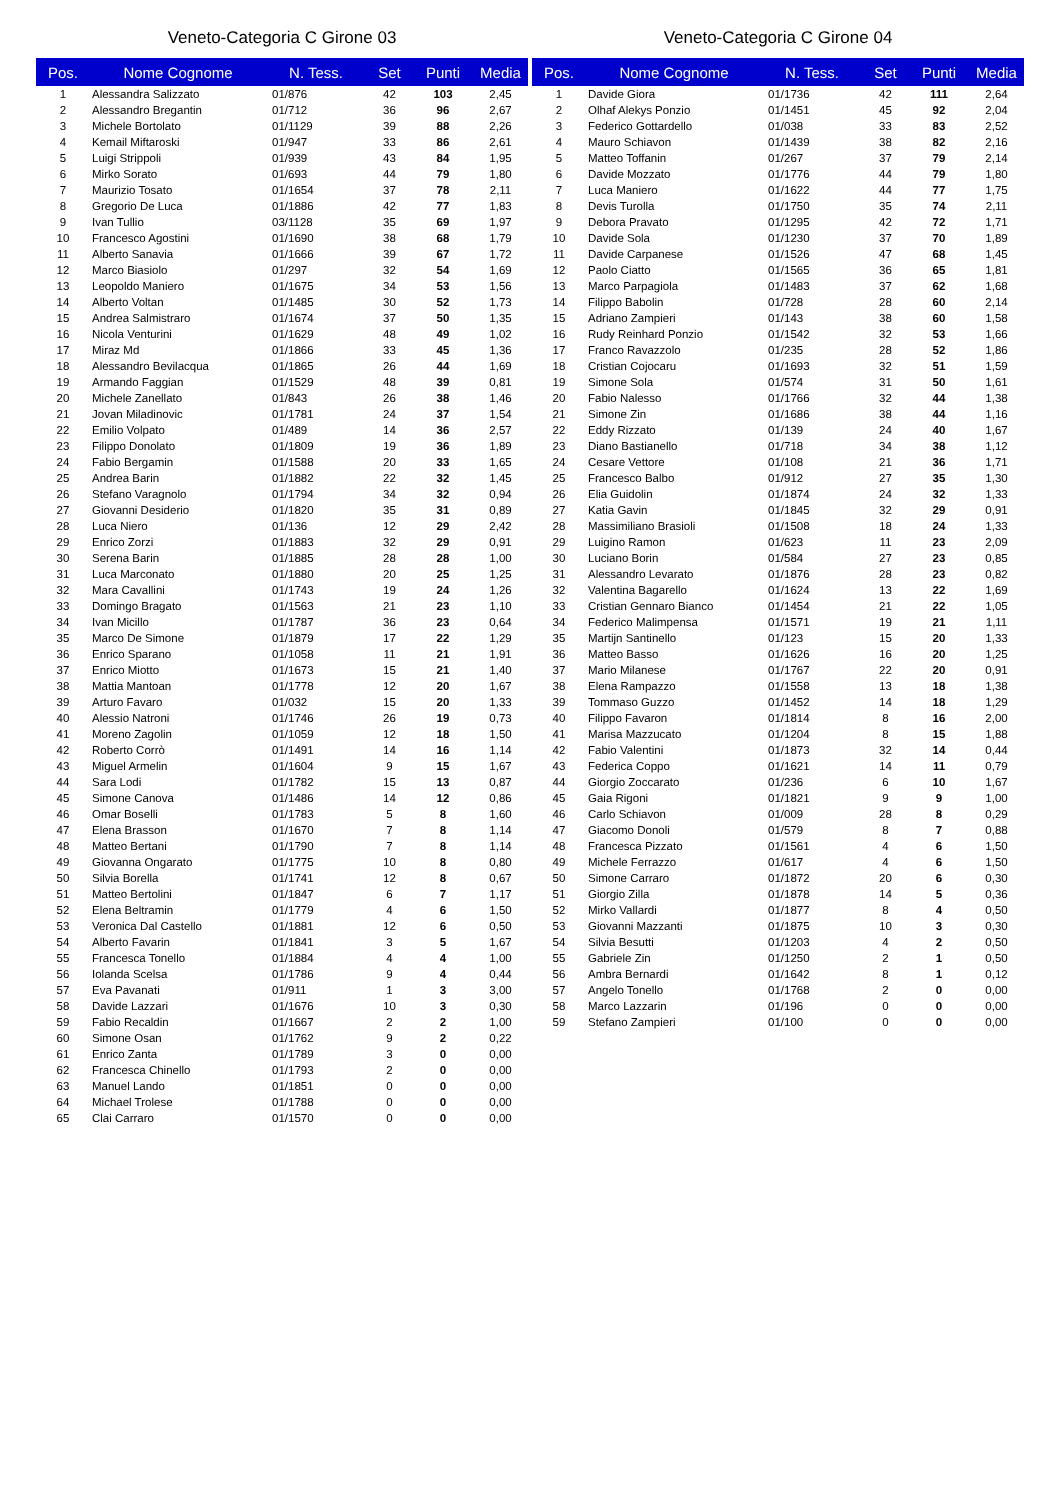Veneto-Categoria C Girone 03
| Pos. | Nome Cognome | N. Tess. | Set | Punti | Media |
| --- | --- | --- | --- | --- | --- |
| 1 | Alessandra Salizzato | 01/876 | 42 | 103 | 2,45 |
| 2 | Alessandro Bregantin | 01/712 | 36 | 96 | 2,67 |
| 3 | Michele Bortolato | 01/1129 | 39 | 88 | 2,26 |
| 4 | Kemail Miftaroski | 01/947 | 33 | 86 | 2,61 |
| 5 | Luigi Strippoli | 01/939 | 43 | 84 | 1,95 |
| 6 | Mirko Sorato | 01/693 | 44 | 79 | 1,80 |
| 7 | Maurizio Tosato | 01/1654 | 37 | 78 | 2,11 |
| 8 | Gregorio De Luca | 01/1886 | 42 | 77 | 1,83 |
| 9 | Ivan Tullio | 03/1128 | 35 | 69 | 1,97 |
| 10 | Francesco Agostini | 01/1690 | 38 | 68 | 1,79 |
| 11 | Alberto Sanavia | 01/1666 | 39 | 67 | 1,72 |
| 12 | Marco Biasiolo | 01/297 | 32 | 54 | 1,69 |
| 13 | Leopoldo Maniero | 01/1675 | 34 | 53 | 1,56 |
| 14 | Alberto Voltan | 01/1485 | 30 | 52 | 1,73 |
| 15 | Andrea Salmistraro | 01/1674 | 37 | 50 | 1,35 |
| 16 | Nicola Venturini | 01/1629 | 48 | 49 | 1,02 |
| 17 | Miraz Md | 01/1866 | 33 | 45 | 1,36 |
| 18 | Alessandro Bevilacqua | 01/1865 | 26 | 44 | 1,69 |
| 19 | Armando Faggian | 01/1529 | 48 | 39 | 0,81 |
| 20 | Michele Zanellato | 01/843 | 26 | 38 | 1,46 |
| 21 | Jovan Miladinovic | 01/1781 | 24 | 37 | 1,54 |
| 22 | Emilio Volpato | 01/489 | 14 | 36 | 2,57 |
| 23 | Filippo Donolato | 01/1809 | 19 | 36 | 1,89 |
| 24 | Fabio Bergamin | 01/1588 | 20 | 33 | 1,65 |
| 25 | Andrea Barin | 01/1882 | 22 | 32 | 1,45 |
| 26 | Stefano Varagnolo | 01/1794 | 34 | 32 | 0,94 |
| 27 | Giovanni Desiderio | 01/1820 | 35 | 31 | 0,89 |
| 28 | Luca Niero | 01/136 | 12 | 29 | 2,42 |
| 29 | Enrico Zorzi | 01/1883 | 32 | 29 | 0,91 |
| 30 | Serena Barin | 01/1885 | 28 | 28 | 1,00 |
| 31 | Luca Marconato | 01/1880 | 20 | 25 | 1,25 |
| 32 | Mara Cavallini | 01/1743 | 19 | 24 | 1,26 |
| 33 | Domingo Bragato | 01/1563 | 21 | 23 | 1,10 |
| 34 | Ivan Micillo | 01/1787 | 36 | 23 | 0,64 |
| 35 | Marco De Simone | 01/1879 | 17 | 22 | 1,29 |
| 36 | Enrico Sparano | 01/1058 | 11 | 21 | 1,91 |
| 37 | Enrico Miotto | 01/1673 | 15 | 21 | 1,40 |
| 38 | Mattia Mantoan | 01/1778 | 12 | 20 | 1,67 |
| 39 | Arturo Favaro | 01/032 | 15 | 20 | 1,33 |
| 40 | Alessio Natroni | 01/1746 | 26 | 19 | 0,73 |
| 41 | Moreno Zagolin | 01/1059 | 12 | 18 | 1,50 |
| 42 | Roberto Corrò | 01/1491 | 14 | 16 | 1,14 |
| 43 | Miguel Armelin | 01/1604 | 9 | 15 | 1,67 |
| 44 | Sara Lodi | 01/1782 | 15 | 13 | 0,87 |
| 45 | Simone Canova | 01/1486 | 14 | 12 | 0,86 |
| 46 | Omar Boselli | 01/1783 | 5 | 8 | 1,60 |
| 47 | Elena Brasson | 01/1670 | 7 | 8 | 1,14 |
| 48 | Matteo Bertani | 01/1790 | 7 | 8 | 1,14 |
| 49 | Giovanna Ongarato | 01/1775 | 10 | 8 | 0,80 |
| 50 | Silvia Borella | 01/1741 | 12 | 8 | 0,67 |
| 51 | Matteo Bertolini | 01/1847 | 6 | 7 | 1,17 |
| 52 | Elena Beltramin | 01/1779 | 4 | 6 | 1,50 |
| 53 | Veronica Dal Castello | 01/1881 | 12 | 6 | 0,50 |
| 54 | Alberto Favarin | 01/1841 | 3 | 5 | 1,67 |
| 55 | Francesca Tonello | 01/1884 | 4 | 4 | 1,00 |
| 56 | Iolanda Scelsa | 01/1786 | 9 | 4 | 0,44 |
| 57 | Eva Pavanati | 01/911 | 1 | 3 | 3,00 |
| 58 | Davide Lazzari | 01/1676 | 10 | 3 | 0,30 |
| 59 | Fabio Recaldin | 01/1667 | 2 | 2 | 1,00 |
| 60 | Simone Osan | 01/1762 | 9 | 2 | 0,22 |
| 61 | Enrico Zanta | 01/1789 | 3 | 0 | 0,00 |
| 62 | Francesca Chinello | 01/1793 | 2 | 0 | 0,00 |
| 63 | Manuel Lando | 01/1851 | 0 | 0 | 0,00 |
| 64 | Michael Trolese | 01/1788 | 0 | 0 | 0,00 |
| 65 | Clai Carraro | 01/1570 | 0 | 0 | 0,00 |
Veneto-Categoria C Girone 04
| Pos. | Nome Cognome | N. Tess. | Set | Punti | Media |
| --- | --- | --- | --- | --- | --- |
| 1 | Davide Giora | 01/1736 | 42 | 111 | 2,64 |
| 2 | Olhaf Alekys Ponzio | 01/1451 | 45 | 92 | 2,04 |
| 3 | Federico Gottardello | 01/038 | 33 | 83 | 2,52 |
| 4 | Mauro Schiavon | 01/1439 | 38 | 82 | 2,16 |
| 5 | Matteo Toffanin | 01/267 | 37 | 79 | 2,14 |
| 6 | Davide Mozzato | 01/1776 | 44 | 79 | 1,80 |
| 7 | Luca Maniero | 01/1622 | 44 | 77 | 1,75 |
| 8 | Devis Turolla | 01/1750 | 35 | 74 | 2,11 |
| 9 | Debora Pravato | 01/1295 | 42 | 72 | 1,71 |
| 10 | Davide Sola | 01/1230 | 37 | 70 | 1,89 |
| 11 | Davide Carpanese | 01/1526 | 47 | 68 | 1,45 |
| 12 | Paolo Ciatto | 01/1565 | 36 | 65 | 1,81 |
| 13 | Marco Parpagiola | 01/1483 | 37 | 62 | 1,68 |
| 14 | Filippo Babolin | 01/728 | 28 | 60 | 2,14 |
| 15 | Adriano Zampieri | 01/143 | 38 | 60 | 1,58 |
| 16 | Rudy Reinhard Ponzio | 01/1542 | 32 | 53 | 1,66 |
| 17 | Franco Ravazzolo | 01/235 | 28 | 52 | 1,86 |
| 18 | Cristian Cojocaru | 01/1693 | 32 | 51 | 1,59 |
| 19 | Simone Sola | 01/574 | 31 | 50 | 1,61 |
| 20 | Fabio Nalesso | 01/1766 | 32 | 44 | 1,38 |
| 21 | Simone Zin | 01/1686 | 38 | 44 | 1,16 |
| 22 | Eddy Rizzato | 01/139 | 24 | 40 | 1,67 |
| 23 | Diano Bastianello | 01/718 | 34 | 38 | 1,12 |
| 24 | Cesare Vettore | 01/108 | 21 | 36 | 1,71 |
| 25 | Francesco Balbo | 01/912 | 27 | 35 | 1,30 |
| 26 | Elia Guidolin | 01/1874 | 24 | 32 | 1,33 |
| 27 | Katia Gavin | 01/1845 | 32 | 29 | 0,91 |
| 28 | Massimiliano Brasioli | 01/1508 | 18 | 24 | 1,33 |
| 29 | Luigino Ramon | 01/623 | 11 | 23 | 2,09 |
| 30 | Luciano Borin | 01/584 | 27 | 23 | 0,85 |
| 31 | Alessandro Levarato | 01/1876 | 28 | 23 | 0,82 |
| 32 | Valentina Bagarello | 01/1624 | 13 | 22 | 1,69 |
| 33 | Cristian Gennaro Bianco | 01/1454 | 21 | 22 | 1,05 |
| 34 | Federico Malimpensa | 01/1571 | 19 | 21 | 1,11 |
| 35 | Martijn Santinello | 01/123 | 15 | 20 | 1,33 |
| 36 | Matteo Basso | 01/1626 | 16 | 20 | 1,25 |
| 37 | Mario Milanese | 01/1767 | 22 | 20 | 0,91 |
| 38 | Elena Rampazzo | 01/1558 | 13 | 18 | 1,38 |
| 39 | Tommaso Guzzo | 01/1452 | 14 | 18 | 1,29 |
| 40 | Filippo Favaron | 01/1814 | 8 | 16 | 2,00 |
| 41 | Marisa Mazzucato | 01/1204 | 8 | 15 | 1,88 |
| 42 | Fabio Valentini | 01/1873 | 32 | 14 | 0,44 |
| 43 | Federica Coppo | 01/1621 | 14 | 11 | 0,79 |
| 44 | Giorgio Zoccarato | 01/236 | 6 | 10 | 1,67 |
| 45 | Gaia Rigoni | 01/1821 | 9 | 9 | 1,00 |
| 46 | Carlo Schiavon | 01/009 | 28 | 8 | 0,29 |
| 47 | Giacomo Donoli | 01/579 | 8 | 7 | 0,88 |
| 48 | Francesca Pizzato | 01/1561 | 4 | 6 | 1,50 |
| 49 | Michele Ferrazzo | 01/617 | 4 | 6 | 1,50 |
| 50 | Simone Carraro | 01/1872 | 20 | 6 | 0,30 |
| 51 | Giorgio Zilla | 01/1878 | 14 | 5 | 0,36 |
| 52 | Mirko Vallardi | 01/1877 | 8 | 4 | 0,50 |
| 53 | Giovanni Mazzanti | 01/1875 | 10 | 3 | 0,30 |
| 54 | Silvia Besutti | 01/1203 | 4 | 2 | 0,50 |
| 55 | Gabriele Zin | 01/1250 | 2 | 1 | 0,50 |
| 56 | Ambra Bernardi | 01/1642 | 8 | 1 | 0,12 |
| 57 | Angelo Tonello | 01/1768 | 2 | 0 | 0,00 |
| 58 | Marco Lazzarin | 01/196 | 0 | 0 | 0,00 |
| 59 | Stefano Zampieri | 01/100 | 0 | 0 | 0,00 |